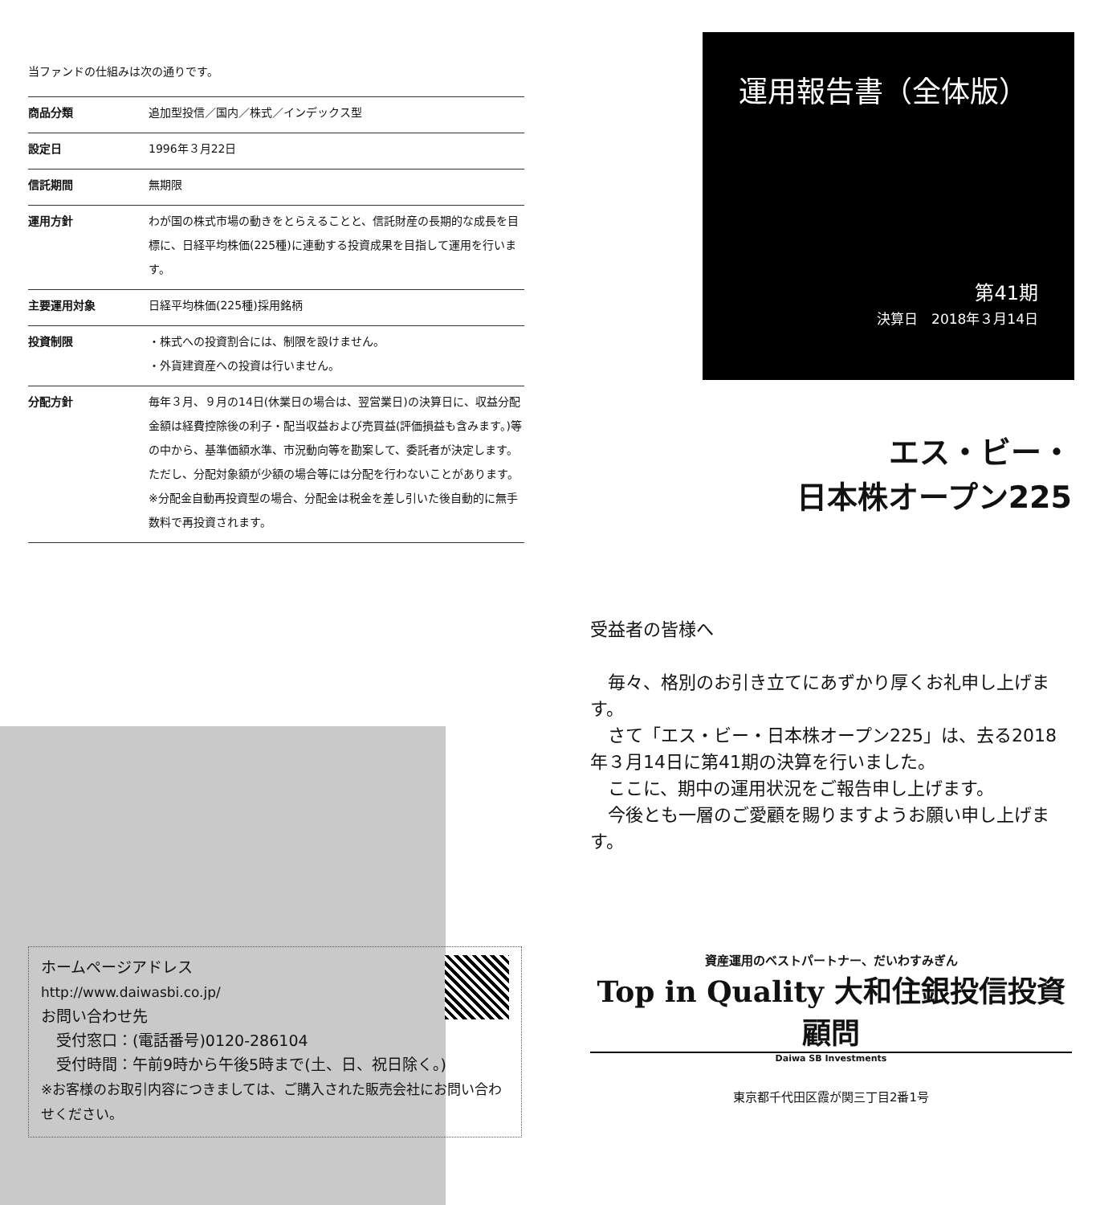当ファンドの仕組みは次の通りです。
| 商品分類 | 追加型投信／国内／株式／インデックス型 |
| 設定日 | 1996年３月22日 |
| 信託期間 | 無期限 |
| 運用方針 | わが国の株式市場の動きをとらえることと、信託財産の長期的な成長を目標に、日経平均株価(225種)に連動する投資成果を目指して運用を行います。 |
| 主要運用対象 | 日経平均株価(225種)採用銘柄 |
| 投資制限 | ・株式への投資割合には、制限を設けません。 ・外貨建資産への投資は行いません。 |
| 分配方針 | 毎年３月、９月の14日(休業日の場合は、翌営業日)の決算日に、収益分配金額は経費控除後の利子・配当収益および売買益(評価損益も含みます。)等の中から、基準価額水準、市況動向等を勘案して、委託者が決定します。ただし、分配対象額が少額の場合等には分配を行わないことがあります。 ※分配金自動再投資型の場合、分配金は税金を差し引いた後自動的に無手数料で再投資されます。 |
ホームページアドレス
http://www.daiwasbi.co.jp/
お問い合わせ先
　受付窓口：(電話番号)0120-286104
　受付時間：午前9時から午後5時まで(土、日、祝日除く。)
※お客様のお取引内容につきましては、ご購入された販売会社にお問い合わせください。
運用報告書（全体版）
第41期
決算日　2018年３月14日
エス・ビー・
日本株オープン225
受益者の皆様へ
　毎々、格別のお引き立てにあずかり厚くお礼申し上げます。
　さて「エス・ビー・日本株オープン225」は、去る2018年３月14日に第41期の決算を行いました。
　ここに、期中の運用状況をご報告申し上げます。
　今後とも一層のご愛顧を賜りますようお願い申し上げます。
資産運用のベストパートナー、だいわすみぎん
Top in Quality 大和住銀投信投資顧問
Daiwa SB Investments
東京都千代田区霞が関三丁目2番1号